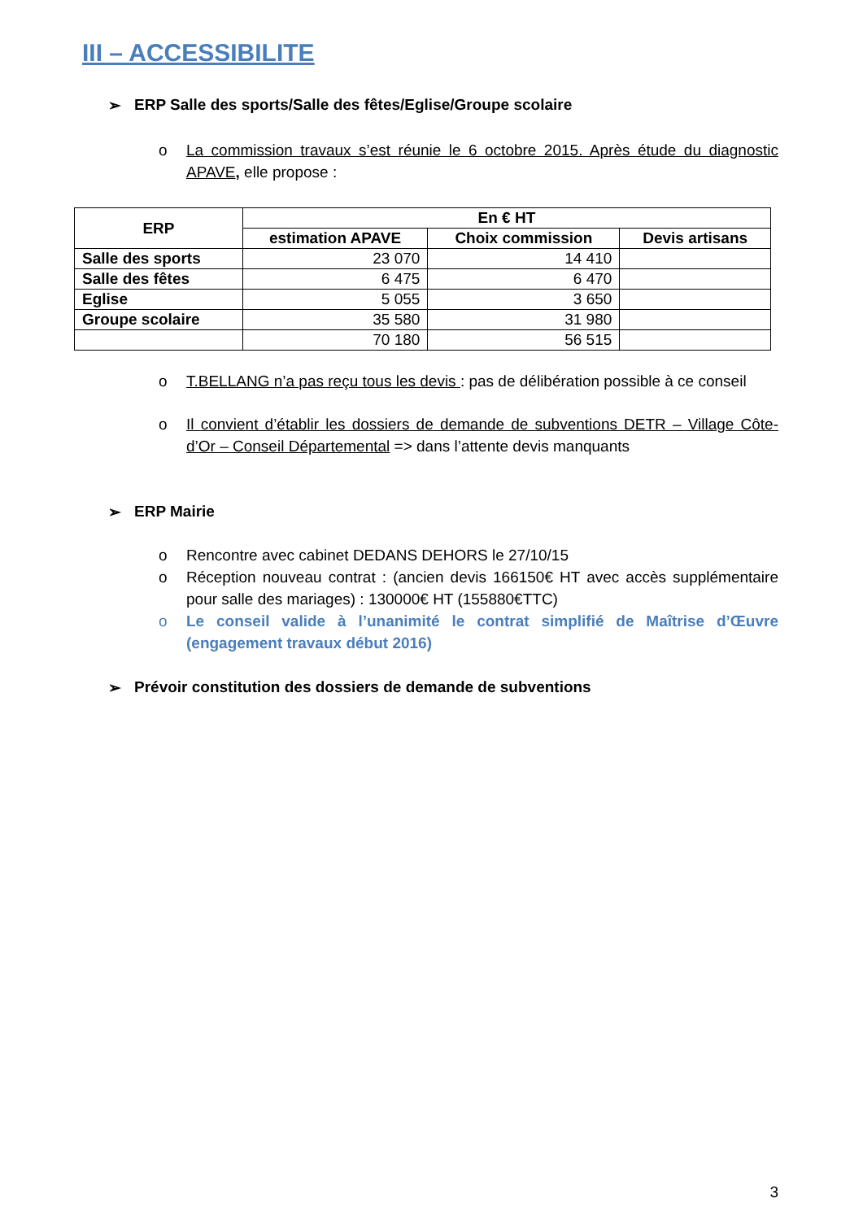III – ACCESSIBILITE
➢ ERP Salle des sports/Salle des fêtes/Eglise/Groupe scolaire
o La commission travaux s’est réunie le 6 octobre 2015. Après étude du diagnostic APAVE, elle propose :
| ERP | En € HT | | |
| --- | --- | --- | --- |
| | estimation APAVE | Choix commission | Devis artisans |
| Salle des sports | 23 070 | 14 410 | |
| Salle des fêtes | 6 475 | 6 470 | |
| Eglise | 5 055 | 3 650 | |
| Groupe scolaire | 35 580 | 31 980 | |
| | 70 180 | 56 515 | |
o T.BELLANG n’a pas reçu tous les devis : pas de délibération possible à ce conseil
o Il convient d’établir les dossiers de demande de subventions DETR – Village Côte-d’Or – Conseil Départemental => dans l’attente devis manquants
➢ ERP Mairie
o Rencontre avec cabinet DEDANS DEHORS le 27/10/15
o Réception nouveau contrat : (ancien devis 166150€ HT avec accès supplémentaire pour salle des mariages) : 130000€ HT (155880€TTC)
o Le conseil valide à l’unanimité le contrat simplifié de Maîtrise d’Œuvre (engagement travaux début 2016)
➢ Prévoir constitution des dossiers de demande de subventions
3